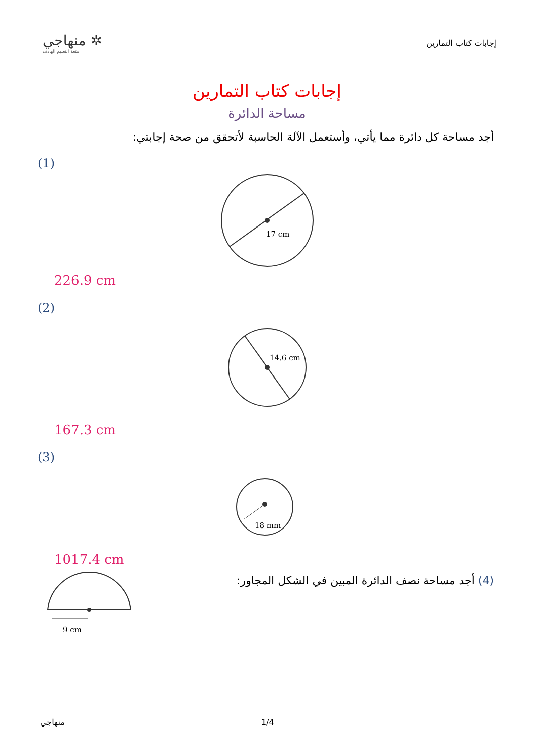منهاجي ✲
متعة التعليم الهادف
إجابات كتاب التمارين
إجابات كتاب التمارين
مساحة الدائرة
أجد مساحة كل دائرة مما يأتي، وأستعمل الآلة الحاسبة لأتحقق من صحة إجابتي:
(1)
17 cm
226.9 cm
(2)
14.6 cm
167.3 cm
(3)
18 mm
1017.4 cm
(4) أجد مساحة نصف الدائرة المبين في الشكل المجاور:
9 cm
منهاجي 1/4